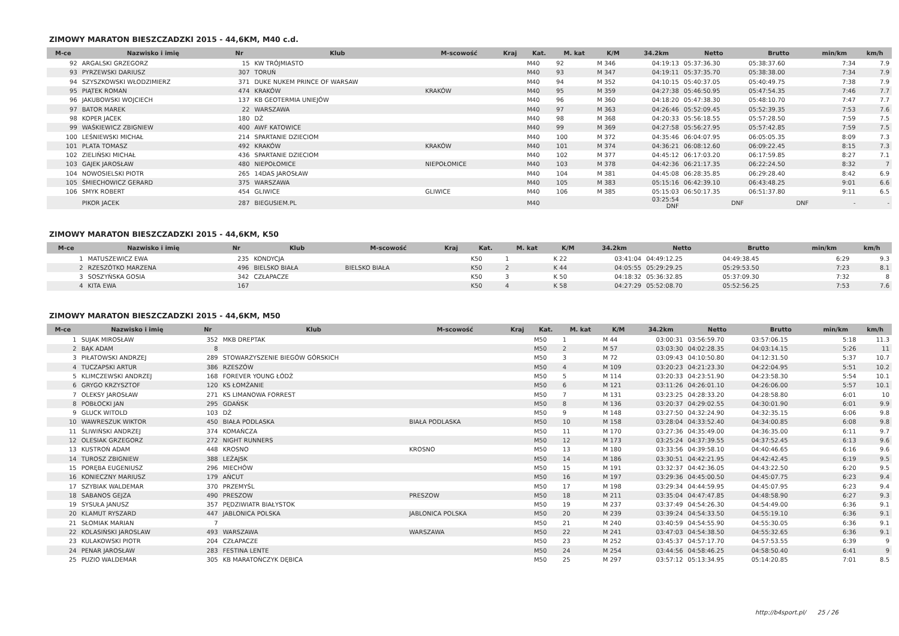ZIMOWY MARATON BIESZCZADZKI 2015 - 44,6KM, M40 c.d.
| M-ce | Nazwisko i imię | Nr | Klub | M-scowość | Kraj | Kat. | M. kat | K/M | 34.2km | Netto | Brutto | min/km | km/h |
| --- | --- | --- | --- | --- | --- | --- | --- | --- | --- | --- | --- | --- | --- |
| 92 | ARGALSKI GRZEGORZ | 15 | KW TRÓJMIASTO | | | M40 | 92 | M 346 | 04:19:13 | 05:37:36.30 | 05:38:37.60 | 7:34 | 7.9 |
| 93 | PYRZEWSKI DARIUSZ | 307 | TORUŃ | | | M40 | 93 | M 347 | 04:19:11 | 05:37:35.70 | 05:38:38.00 | 7:34 | 7.9 |
| 94 | SZYSZKOWSKI WŁODZIMIERZ | 371 | DUKE NUKEM PRINCE OF WARSAW | | | M40 | 94 | M 352 | 04:10:15 | 05:40:37.05 | 05:40:49.75 | 7:38 | 7.9 |
| 95 | PIĄTEK ROMAN | 474 | KRAKÓW | KRAKÓW | | M40 | 95 | M 359 | 04:27:38 | 05:46:50.95 | 05:47:54.35 | 7:46 | 7.7 |
| 96 | JAKUBOWSKI WOJCIECH | 137 | KB GEOTERMIA UNIEJÓW | | | M40 | 96 | M 360 | 04:18:20 | 05:47:38.30 | 05:48:10.70 | 7:47 | 7.7 |
| 97 | BATOR MAREK | 22 | WARSZAWA | | | M40 | 97 | M 363 | 04:26:46 | 05:52:09.45 | 05:52:39.35 | 7:53 | 7.6 |
| 98 | KOPER JACEK | 180 | DŻ | | | M40 | 98 | M 368 | 04:20:33 | 05:56:18.55 | 05:57:28.50 | 7:59 | 7.5 |
| 99 | WAŚKIEWICZ ZBIGNIEW | 400 | AWF KATOWICE | | | M40 | 99 | M 369 | 04:27:58 | 05:56:27.95 | 05:57:42.85 | 7:59 | 7.5 |
| 100 | LEŚNIEWSKI MICHAŁ | 214 | SPARTANIE DZIECIOM | | | M40 | 100 | M 372 | 04:35:46 | 06:04:07.95 | 06:05:05.35 | 8:09 | 7.3 |
| 101 | PLATA TOMASZ | 492 | KRAKÓW | KRAKÓW | | M40 | 101 | M 374 | 04:36:21 | 06:08:12.60 | 06:09:22.45 | 8:15 | 7.3 |
| 102 | ZIELIŃSKI MICHAŁ | 436 | SPARTANIE DZIECIOM | | | M40 | 102 | M 377 | 04:45:12 | 06:17:03.20 | 06:17:59.85 | 8:27 | 7.1 |
| 103 | GAJEK JAROSŁAW | 480 | NIEPOŁOMICE | NIEPOŁOMICE | | M40 | 103 | M 378 | 04:42:36 | 06:21:17.35 | 06:22:24.50 | 8:32 | 7 |
| 104 | NOWOSIELSKI PIOTR | 265 | 14DAS JAROSŁAW | | | M40 | 104 | M 381 | 04:45:08 | 06:28:35.85 | 06:29:28.40 | 8:42 | 6.9 |
| 105 | ŚMIECHOWICZ GERARD | 375 | WARSZAWA | | | M40 | 105 | M 383 | 05:15:16 | 06:42:39.10 | 06:43:48.25 | 9:01 | 6.6 |
| 106 | SMYK ROBERT | 454 | GLIWICE | GLIWICE | | M40 | 106 | M 385 | 05:15:03 | 06:50:17.35 | 06:51:37.80 | 9:11 | 6.5 |
| | PIKOR JACEK | 287 | BIEGUSIEM.PL | | | M40 | | | 03:25:54 DNF | DNF | DNF | - | - |
ZIMOWY MARATON BIESZCZADZKI 2015 - 44,6KM, K50
| M-ce | Nazwisko i imię | Nr | Klub | M-scowość | Kraj | Kat. | M. kat | K/M | 34.2km | Netto | Brutto | min/km | km/h |
| --- | --- | --- | --- | --- | --- | --- | --- | --- | --- | --- | --- | --- | --- |
| 1 | MATUSZEWICZ EWA | 235 | KONDYCJA | | | K50 | 1 | K 22 | 03:41:04 | 04:49:12.25 | 04:49:38.45 | 6:29 | 9.3 |
| 2 | RZESZÓTKO MARZENA | 496 | BIELSKO BIAŁA | BIELSKO BIAŁA | | K50 | 2 | K 44 | 04:05:55 | 05:29:29.25 | 05:29:53.50 | 7:23 | 8.1 |
| 3 | SOSZYŃSKA GOSIA | 342 | CZŁAPACZE | | | K50 | 3 | K 50 | 04:18:32 | 05:36:32.85 | 05:37:09.30 | 7:32 | 8 |
| 4 | KITA EWA | 167 | | | | K50 | 4 | K 58 | 04:27:29 | 05:52:08.70 | 05:52:56.25 | 7:53 | 7.6 |
ZIMOWY MARATON BIESZCZADZKI 2015 - 44,6KM, M50
| M-ce | Nazwisko i imię | Nr | Klub | M-scowość | Kraj | Kat. | M. kat | K/M | 34.2km | Netto | Brutto | min/km | km/h |
| --- | --- | --- | --- | --- | --- | --- | --- | --- | --- | --- | --- | --- | --- |
| 1 | SUJAK MIROSŁAW | 352 | MKB DREPTAK | | | M50 | 1 | M 44 | 03:00:31 | 03:56:59.70 | 03:57:06.15 | 5:18 | 11.3 |
| 2 | BĄK ADAM | 8 | | | | M50 | 2 | M 57 | 03:03:30 | 04:02:28.35 | 04:03:14.15 | 5:26 | 11 |
| 3 | PIŁATOWSKI ANDRZEJ | 289 | STOWARZYSZENIE BIEGÓW GÓRSKICH | | | M50 | 3 | M 72 | 03:09:43 | 04:10:50.80 | 04:12:31.50 | 5:37 | 10.7 |
| 4 | TUCZAPSKI ARTUR | 386 | RZESZÓW | | | M50 | 4 | M 109 | 03:20:23 | 04:21:23.30 | 04:22:04.95 | 5:51 | 10.2 |
| 5 | KLIMCZEWSKI ANDRZEJ | 168 | FOREVER YOUNG ŁÓDŹ | | | M50 | 5 | M 114 | 03:20:33 | 04:23:51.90 | 04:23:58.30 | 5:54 | 10.1 |
| 6 | GRYGO KRZYSZTOF | 120 | KS ŁOMŻANIE | | | M50 | 6 | M 121 | 03:11:26 | 04:26:01.10 | 04:26:06.00 | 5:57 | 10.1 |
| 7 | OLEKSY JAROSŁAW | 271 | KS LIMANOWA FORREST | | | M50 | 7 | M 131 | 03:23:25 | 04:28:33.20 | 04:28:58.80 | 6:01 | 10 |
| 8 | POBŁOCKI JAN | 295 | GDAŃSK | | | M50 | 8 | M 136 | 03:20:37 | 04:29:02.55 | 04:30:01.90 | 6:01 | 9.9 |
| 9 | GLUCK WITOLD | 103 | DŻ | | | M50 | 9 | M 148 | 03:27:50 | 04:32:24.90 | 04:32:35.15 | 6:06 | 9.8 |
| 10 | WAWRESZUK WIKTOR | 450 | BIAŁA PODLASKA | BIAŁA PODLASKA | | M50 | 10 | M 158 | 03:28:04 | 04:33:52.40 | 04:34:00.85 | 6:08 | 9.8 |
| 11 | ŚLIWIŃSKI ANDRZEJ | 374 | KOMAŃCZA | | | M50 | 11 | M 170 | 03:27:36 | 04:35:49.00 | 04:36:35.00 | 6:11 | 9.7 |
| 12 | OLESIAK GRZEGORZ | 272 | NIGHT RUNNERS | | | M50 | 12 | M 173 | 03:25:24 | 04:37:39.55 | 04:37:52.45 | 6:13 | 9.6 |
| 13 | KUSTROŃ ADAM | 448 | KROSNO | KROSNO | | M50 | 13 | M 180 | 03:33:56 | 04:39:58.10 | 04:40:46.65 | 6:16 | 9.6 |
| 14 | TUROSZ ZBIGNIEW | 388 | LEŻAJSK | | | M50 | 14 | M 186 | 03:30:51 | 04:42:21.95 | 04:42:42.45 | 6:19 | 9.5 |
| 15 | PORĘBA EUGENIUSZ | 296 | MIECHÓW | | | M50 | 15 | M 191 | 03:32:37 | 04:42:36.05 | 04:43:22.50 | 6:20 | 9.5 |
| 16 | KONIECZNY MARIUSZ | 179 | AŃCUT | | | M50 | 16 | M 197 | 03:29:36 | 04:45:00.50 | 04:45:07.75 | 6:23 | 9.4 |
| 17 | SZYBIAK WALDEMAR | 370 | PRZEMYŚL | | | M50 | 17 | M 198 | 03:29:34 | 04:44:59.95 | 04:45:07.95 | 6:23 | 9.4 |
| 18 | SABANOS GEJZA | 490 | PRESZOW | PRESZOW | | M50 | 18 | M 211 | 03:35:04 | 04:47:47.85 | 04:48:58.90 | 6:27 | 9.3 |
| 19 | SYSUŁA JANUSZ | 357 | PĘDZIWIATR BIAŁYSTOK | | | M50 | 19 | M 237 | 03:37:49 | 04:54:26.30 | 04:54:49.00 | 6:36 | 9.1 |
| 20 | KLAMUT RYSZARD | 447 | JABLONICA POLSKA | JABLONICA POLSKA | | M50 | 20 | M 239 | 03:39:24 | 04:54:33.50 | 04:55:19.10 | 6:36 | 9.1 |
| 21 | SŁOMIAK MARIAN | 7 | | | | M50 | 21 | M 240 | 03:40:59 | 04:54:55.90 | 04:55:30.05 | 6:36 | 9.1 |
| 22 | KOLASIŃSKI JAROSLAW | 493 | WARSZAWA | WARSZAWA | | M50 | 22 | M 241 | 03:47:03 | 04:54:38.50 | 04:55:32.65 | 6:36 | 9.1 |
| 23 | KULAKOWSKI PIOTR | 204 | CZŁAPACZE | | | M50 | 23 | M 252 | 03:45:37 | 04:57:17.70 | 04:57:53.55 | 6:39 | 9 |
| 24 | PENAR JAROSŁAW | 283 | FESTINA LENTE | | | M50 | 24 | M 254 | 03:44:56 | 04:58:46.25 | 04:58:50.40 | 6:41 | 9 |
| 25 | PUZIO WALDEMAR | 305 | KB MARATOŃCZYK DĘBICA | | | M50 | 25 | M 297 | 03:57:12 | 05:13:34.95 | 05:14:20.85 | 7:01 | 8.5 |
http://b4sport.pl/ 25 / 26